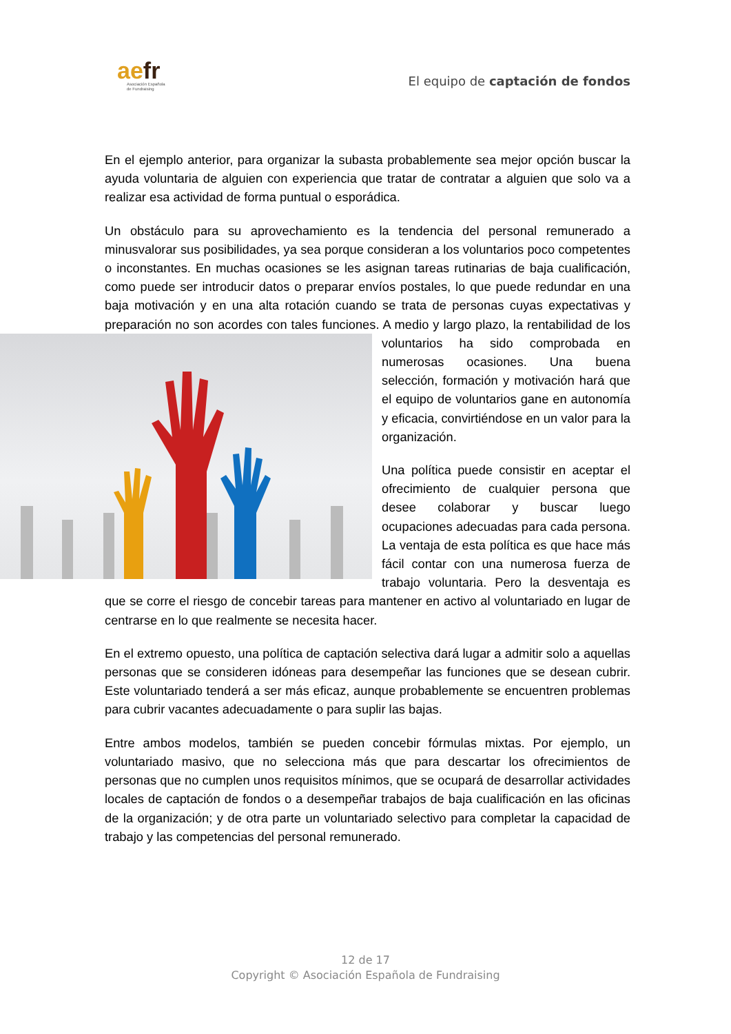aefr
Asociación Española
de Fundraising
El equipo de captación de fondos
En el ejemplo anterior, para organizar la subasta probablemente sea mejor opción buscar la ayuda voluntaria de alguien con experiencia que tratar de contratar a alguien que solo va a realizar esa actividad de forma puntual o esporádica.
Un obstáculo para su aprovechamiento es la tendencia del personal remunerado a minusvalorar sus posibilidades, ya sea porque consideran a los voluntarios poco competentes o inconstantes. En muchas ocasiones se les asignan tareas rutinarias de baja cualificación, como puede ser introducir datos o preparar envíos postales, lo que puede redundar en una baja motivación y en una alta rotación cuando se trata de personas cuyas expectativas y preparación no son acordes con tales funciones. A medio y largo plazo, la rentabilidad de los voluntarios ha sido comprobada en numerosas ocasiones. Una buena selección, formación y motivación hará que el equipo de voluntarios gane en autonomía y eficacia, convirtiéndose en un valor para la organización.
Una política puede consistir en aceptar el ofrecimiento de cualquier persona que desee colaborar y buscar luego ocupaciones adecuadas para cada persona. La ventaja de esta política es que hace más fácil contar con una numerosa fuerza de trabajo voluntaria. Pero la desventaja es que se corre el riesgo de concebir tareas para mantener en activo al voluntariado en lugar de centrarse en lo que realmente se necesita hacer.
En el extremo opuesto, una política de captación selectiva dará lugar a admitir solo a aquellas personas que se consideren idóneas para desempeñar las funciones que se desean cubrir. Este voluntariado tenderá a ser más eficaz, aunque probablemente se encuentren problemas para cubrir vacantes adecuadamente o para suplir las bajas.
Entre ambos modelos, también se pueden concebir fórmulas mixtas. Por ejemplo, un voluntariado masivo, que no selecciona más que para descartar los ofrecimientos de personas que no cumplen unos requisitos mínimos, que se ocupará de desarrollar actividades locales de captación de fondos o a desempeñar trabajos de baja cualificación en las oficinas de la organización; y de otra parte un voluntariado selectivo para completar la capacidad de trabajo y las competencias del personal remunerado.
12 de 17
Copyright © Asociación Española de Fundraising